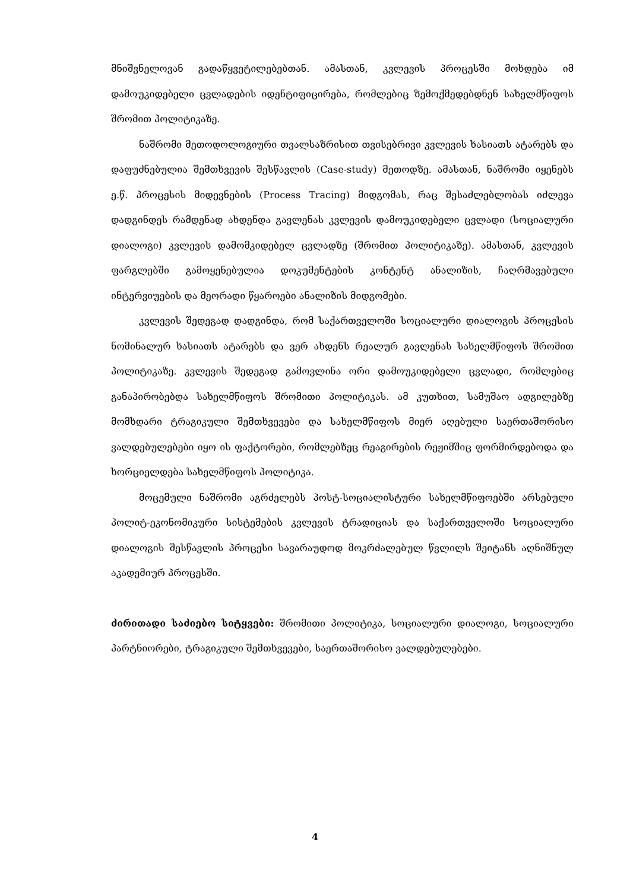მნიშვნელოვან გადაწყვეტილებებთან. ამასთან, კვლევის პროცესში მოხდება იმ დამოუკიდებელი ცვლადების იდენტიფიცირება, რომლებიც ზემოქმედებდნენ სახელმწიფოს შრომით პოლიტიკაზე.
ნაშრომი მეთოდოლოგიური თვალსაზრისით თვისებრივი კვლევის ხასიათს ატარებს და დაფუძნებულია შემთხვევის შესწავლის (Case-study) მეთოდზე. ამასთან, ნაშრომი იყენებს ე.წ. პროცესის მიდევნების (Process Tracing) მიდგომას, რაც შესაძლებლობას იძლევა დადგინდეს რამდენად ახდენდა გავლენას კვლევის დამოუკიდებელი ცვლადი (სოციალური დიალოგი) კვლევის დამომკიდებელ ცვლადზე (შრომით პოლიტიკაზე). ამასთან, კვლევის ფარგლებში გამოყენებულია დოკუმენტების კონტენტ ანალიზის, ჩაღრმავებული ინტერვიუების და მეორადი წყაროები ანალიზის მიდგომები.
კვლევის შედეგად დადგინდა, რომ საქართველოში სოციალური დიალოგის პროცესის ნომინალურ ხასიათს ატარებს და ვერ ახდენს რეალურ გავლენას სახელმწიფოს შრომით პოლიტიკაზე. კვლევის შედეგად გამოვლინა ორი დამოუკიდებელი ცვლადი, რომლებიც განაპირობებდა სახელმწიფოს შრომითი პოლიტიკას. ამ კუთხით, სამუშაო ადგილებზე მომხდარი ტრაგიკული შემთხვევები და სახელმწიფოს მიერ აღებული საერთაშორისო ვალდებულებები იყო ის ფაქტორები, რომლებზეც რეაგირების რეჟიმშიც ფორმირდებოდა და ხორციელდება სახელმწიფოს პოლიტიკა.
მოცემული ნაშრომი აგრძელებს პოსტ-სოციალისტური სახელმწიფოებში არსებული პოლიტ-ეკონომიკური სისტემების კვლევის ტრადიციას და საქართველოში სოციალური დიალოგის შესწავლის პროცესი სავარაუდოდ მოკრძალებულ წვლილს შეიტანს აღნიშნულ აკადემიურ პროცესში.
ძირითადი საძიებო სიტყვები: შრომითი პოლიტიკა, სოციალური დიალოგი, სოციალური პარტნიორები, ტრაგიკული შემთხვევები, საერთაშორისო ვალდებულებები.
4